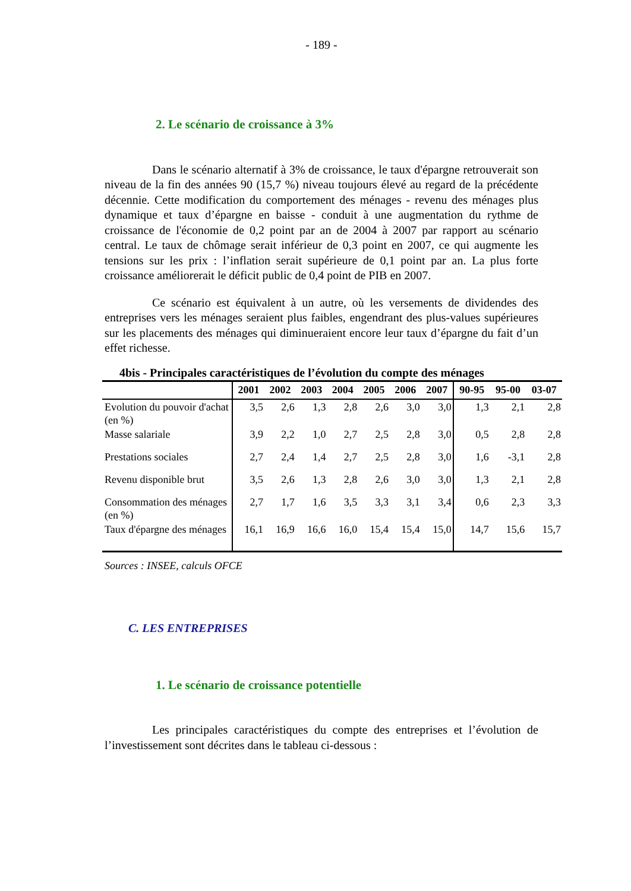- 189 -
2. Le scénario de croissance à 3%
Dans le scénario alternatif à 3% de croissance, le taux d'épargne retrouverait son niveau de la fin des années 90 (15,7 %) niveau toujours élevé au regard de la précédente décennie. Cette modification du comportement des ménages - revenu des ménages plus dynamique et taux d’épargne en baisse - conduit à une augmentation du rythme de croissance de l'économie de 0,2 point par an de 2004 à 2007 par rapport au scénario central. Le taux de chômage serait inférieur de 0,3 point en 2007, ce qui augmente les tensions sur les prix : l’inflation serait supérieure de 0,1 point par an. La plus forte croissance améliorerait le déficit public de 0,4 point de PIB en 2007.
Ce scénario est équivalent à un autre, où les versements de dividendes des entreprises vers les ménages seraient plus faibles, engendrant des plus-values supérieures sur les placements des ménages qui diminueraient encore leur taux d’épargne du fait d’un effet richesse.
4bis - Principales caractéristiques de l’évolution du compte des ménages
| | 2001 | 2002 | 2003 | 2004 | 2005 | 2006 | 2007 | 90-95 | 95-00 | 03-07 |
| --- | --- | --- | --- | --- | --- | --- | --- | --- | --- | --- |
| Evolution du pouvoir d'achat (en %) | 3,5 | 2,6 | 1,3 | 2,8 | 2,6 | 3,0 | 3,0 | 1,3 | 2,1 | 2,8 |
| Masse salariale | 3,9 | 2,2 | 1,0 | 2,7 | 2,5 | 2,8 | 3,0 | 0,5 | 2,8 | 2,8 |
| Prestations sociales | 2,7 | 2,4 | 1,4 | 2,7 | 2,5 | 2,8 | 3,0 | 1,6 | -3,1 | 2,8 |
| Revenu disponible brut | 3,5 | 2,6 | 1,3 | 2,8 | 2,6 | 3,0 | 3,0 | 1,3 | 2,1 | 2,8 |
| Consommation des ménages (en %) | 2,7 | 1,7 | 1,6 | 3,5 | 3,3 | 3,1 | 3,4 | 0,6 | 2,3 | 3,3 |
| Taux d'épargne des ménages | 16,1 | 16,9 | 16,6 | 16,0 | 15,4 | 15,4 | 15,0 | 14,7 | 15,6 | 15,7 |
Sources : INSEE, calculs OFCE
C. LES ENTREPRISES
1. Le scénario de croissance potentielle
Les principales caractéristiques du compte des entreprises et l’évolution de l’investissement sont décrites dans le tableau ci-dessous :